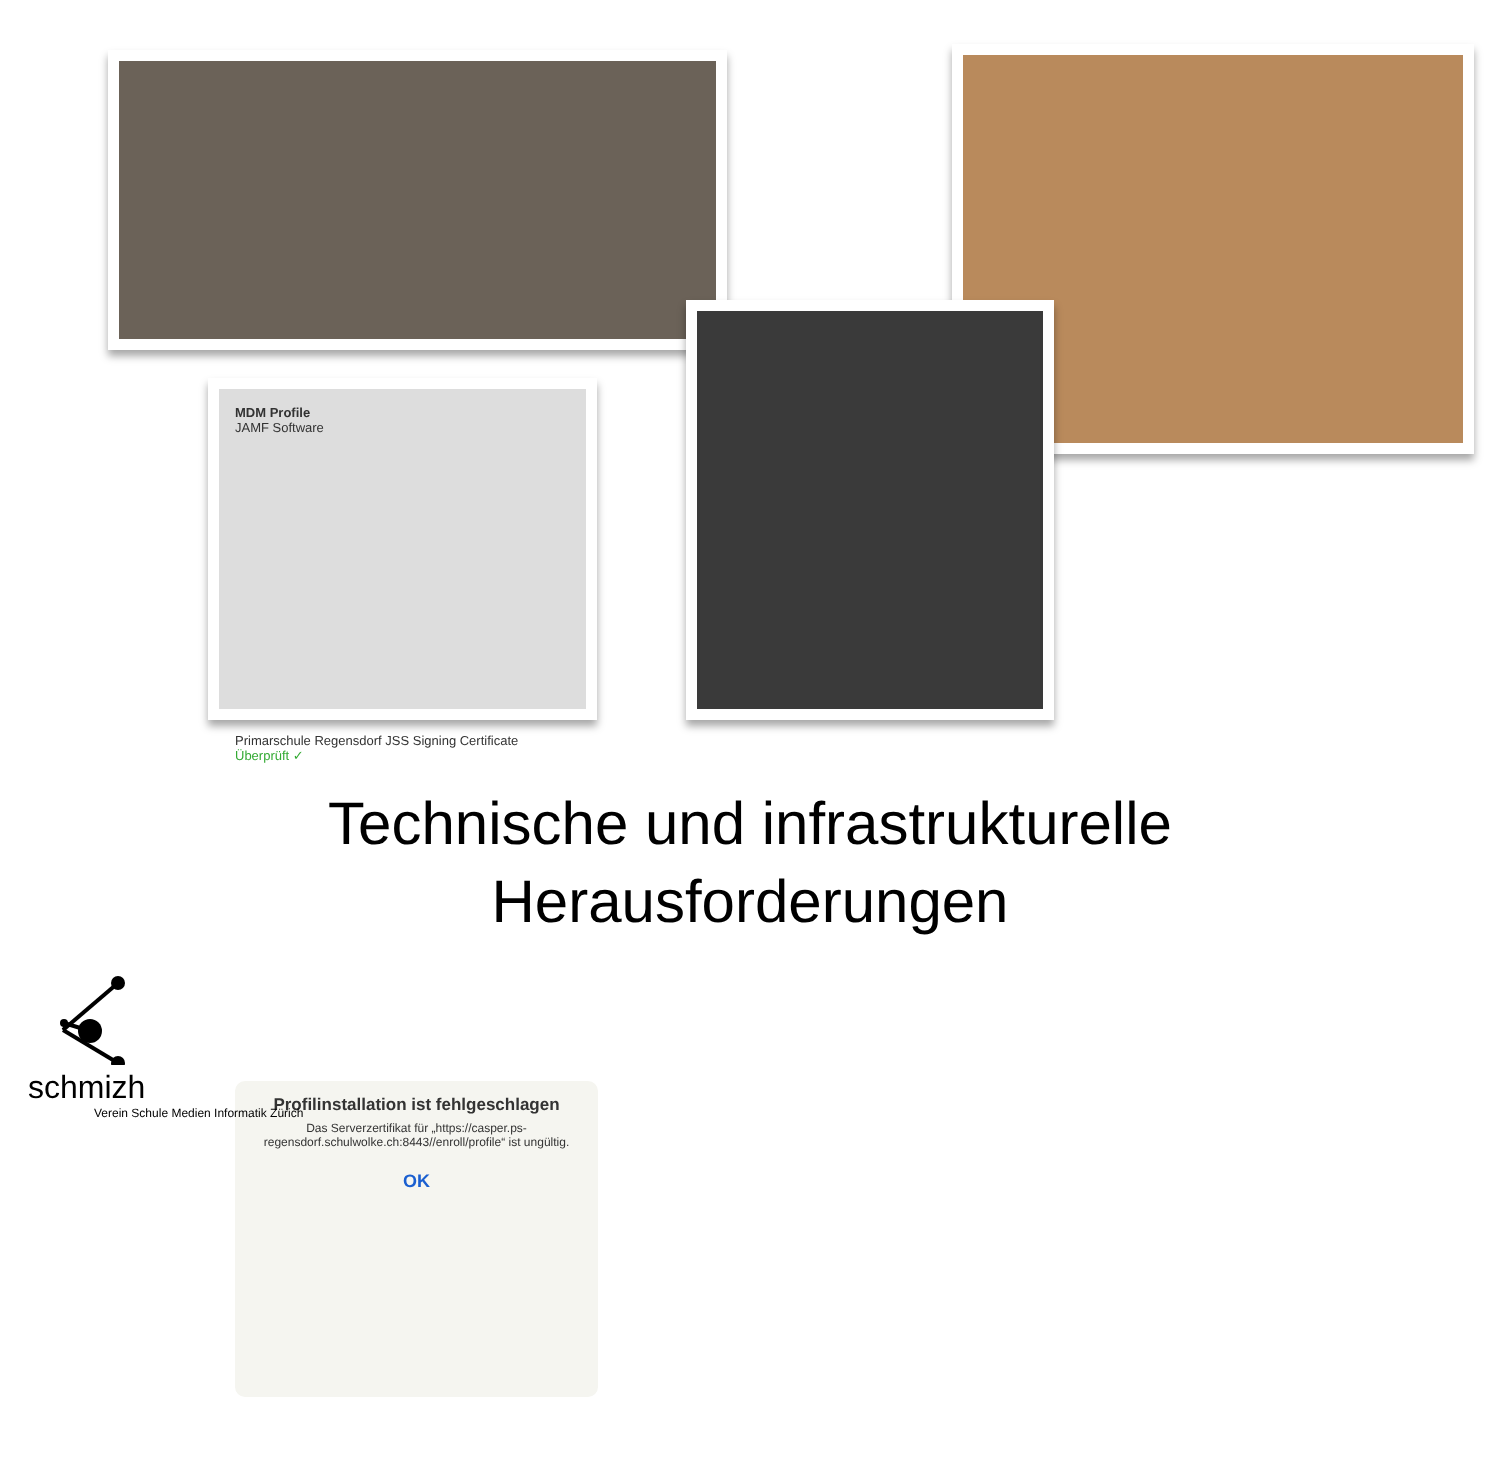MDM Profile
JAMF Software
Primarschule Regensdorf JSS Signing Certificate
Überprüft ✓
Profilinstallation ist fehlgeschlagen
Das Serverzertifikat für „https://casper.ps-regensdorf.schulwolke.ch:8443//enroll/profile“ ist ungültig.
OK
Technische und infrastrukturelle
Herausforderungen
schmizh
Verein Schule Medien Informatik Zürich